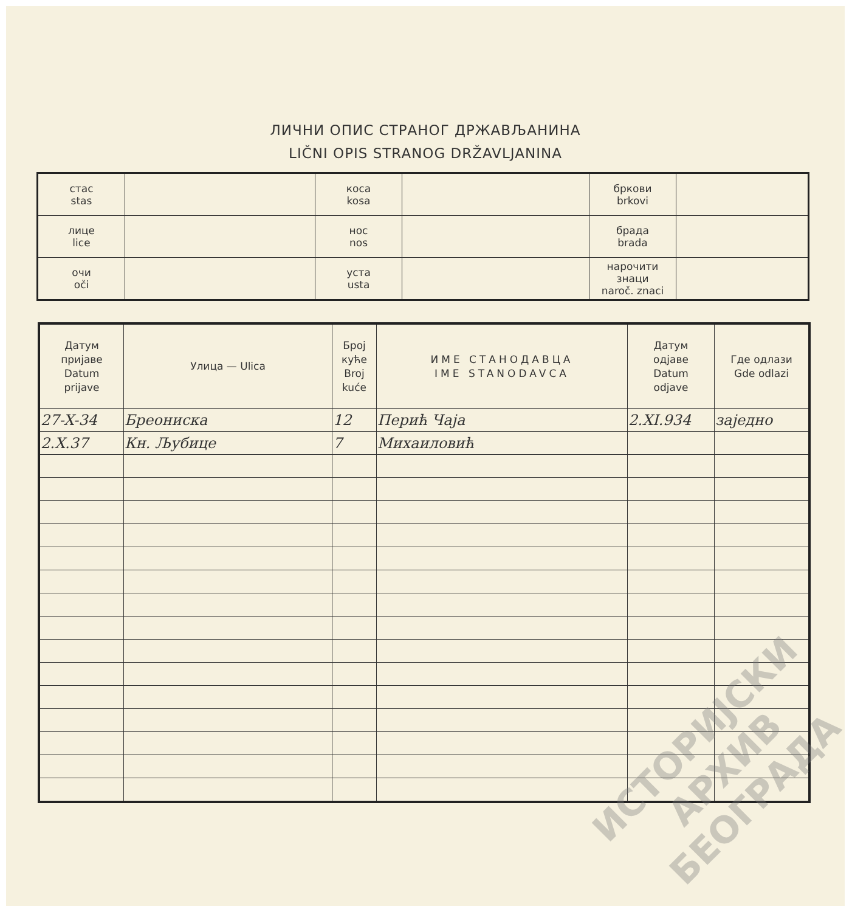ЛИЧНИ ОПИС СТРАНОГ ДРЖАВЉАНИНА
LIČNI OPIS STRANOG DRŽAVLJANINA
| стас stas | | коса kosa | | бркови brkovi | |
| лице lice | | нос nos | | брада brada | |
| очи oči | | уста usta | | нарочити знаци naroč. znaci | |
| Датум пријаве Datum prijave | Улица — Ulica | Број куће Broj kuće | ИМЕ СТАНОДАВЦА IME STANODAVCA | Датум одјаве Datum odjave | Где одлази Gde odlazi |
| --- | --- | --- | --- | --- | --- |
| 27-X-34 | Бреониска | 12 | Перић Чаја | 2.XI.934 | заједно |
| 2.X.37 | Кн. Љубице | 7 | Михаиловић | | |
ИСТОРИЈСКИ
АРХИВ
БЕОГРАДА